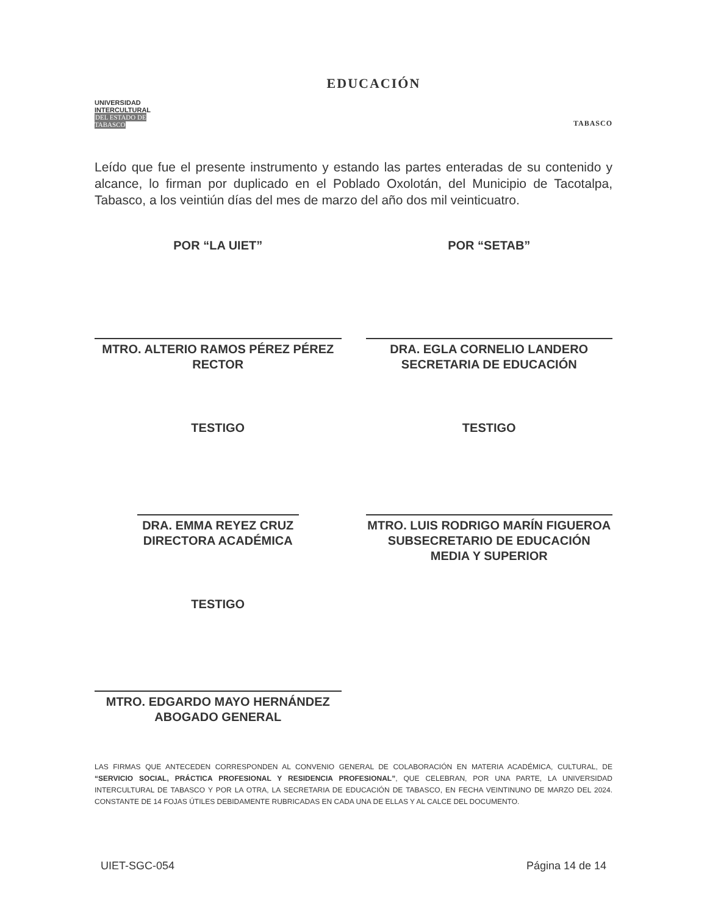UNIVERSIDAD INTERCULTURAL
DEL ESTADO DE TABASCO
EDUCACIÓN
TABASCO
Leído que fue el presente instrumento y estando las partes enteradas de su contenido y alcance, lo firman por duplicado en el Poblado Oxolotán, del Municipio de Tacotalpa, Tabasco, a los veintiún días del mes de marzo del año dos mil veinticuatro.
POR “LA UIET”
MTRO. ALTERIO RAMOS PÉREZ PÉREZ
RECTOR
TESTIGO
DRA. EMMA REYEZ CRUZ
DIRECTORA ACADÉMICA
TESTIGO
MTRO. EDGARDO MAYO HERNÁNDEZ
ABOGADO GENERAL
POR “SETAB”
DRA. EGLA CORNELIO LANDERO
SECRETARIA DE EDUCACIÓN
TESTIGO
MTRO. LUIS RODRIGO MARÍN FIGUEROA
SUBSECRETARIO DE EDUCACIÓN
MEDIA Y SUPERIOR
LAS FIRMAS QUE ANTECEDEN CORRESPONDEN AL CONVENIO GENERAL DE COLABORACIÓN EN MATERIA ACADÉMICA, CULTURAL, DE “SERVICIO SOCIAL, PRÁCTICA PROFESIONAL Y RESIDENCIA PROFESIONAL”, QUE CELEBRAN, POR UNA PARTE, LA UNIVERSIDAD INTERCULTURAL DE TABASCO Y POR LA OTRA, LA SECRETARIA DE EDUCACIÓN DE TABASCO, EN FECHA VEINTINUNO DE MARZO DEL 2024. CONSTANTE DE 14 FOJAS ÚTILES DEBIDAMENTE RUBRICADAS EN CADA UNA DE ELLAS Y AL CALCE DEL DOCUMENTO.
UIET-SGC-054 Página 14 de 14